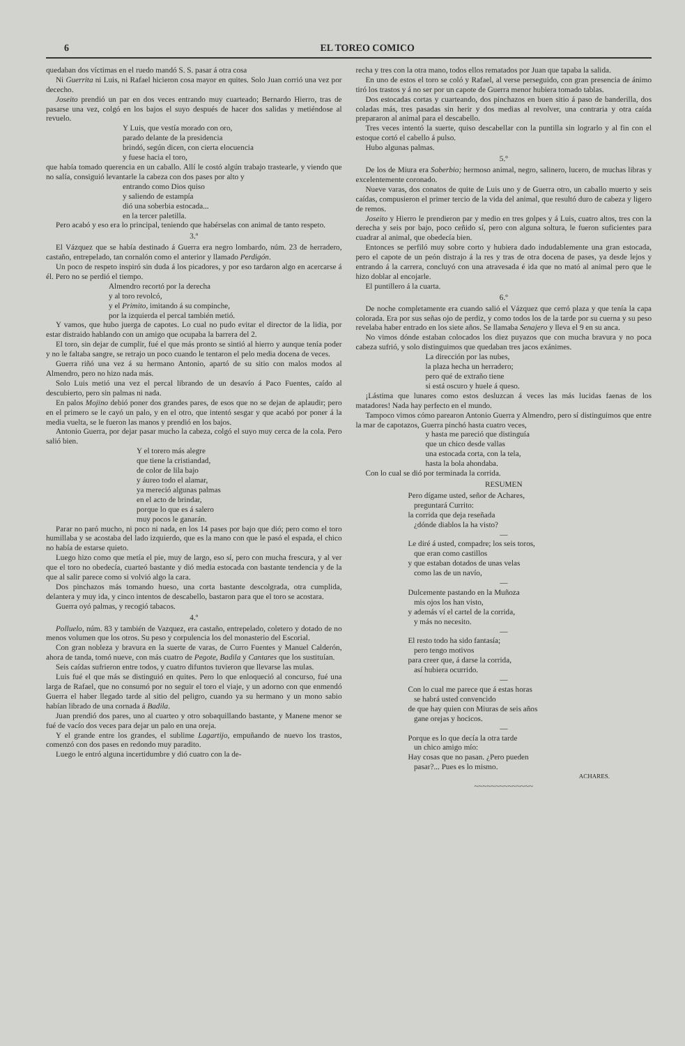6 EL TOREO COMICO
quedaban dos víctimas en el ruedo mandó S. S. pasar á otra cosa
Ni Guerrita ni Luis, ni Rafael hicieron cosa mayor en quites. Solo Juan corrió una vez por dececho.
Joseito prendió un par en dos veces entrando muy cuarteado; Bernardo Hierro, tras de pasarse una vez, colgó en los bajos el suyo después de hacer dos salidas y metiéndose al revuelo.
Y Luis, que vestía morado con oro,
parado delante de la presidencia
brindó, según dicen, con cierta elocuencia
y fuese hacia el toro,
que había tomado querencia en un caballo. Allí le costó algún trabajo trastearle, y viendo que no salía, consiguió levantarle la cabeza con dos pases por alto y
entrando como Dios quiso
y saliendo de estampía
dió una soberbia estocada...
en la tercer paletilla.
Pero acabó y eso era lo principal, teniendo que habérselas con animal de tanto respeto.
3.º
El Vázquez que se había destinado á Guerra era negro lombardo, núm. 23 de herradero, castaño, entrepelado, tan cornalón como el anterior y llamado Perdigón.
Un poco de respeto inspiró sin duda á los picadores, y por eso tardaron algo en acercarse á él. Pero no se perdió el tiempo.
Almendro recortó por la derecha
y al toro revolcó,
y el Primito, imitando á su compinche,
por la izquierda el percal también metió.
Y vamos, que hubo juerga de capotes. Lo cual no pudo evitar el director de la lidia, por estar distraido hablando con un amigo que ocupaba la barrera del 2.
El toro, sin dejar de cumplir, fué el que más pronto se sintió al hierro y aunque tenía poder y no le faltaba sangre, se retrajo un poco cuando le tentaron el pelo media docena de veces.
Guerra riñó una vez á su hermano Antonio, apartó de su sitio con malos modos al Almendro, pero no hizo nada más.
Solo Luis metió una vez el percal librando de un desavío á Paco Fuentes, caído al descubierto, pero sin palmas ni nada.
En palos Mojino debió poner dos grandes pares, de esos que no se dejan de aplaudir; pero en el primero se le cayó un palo, y en el otro, que intentó sesgar y que acabó por poner á la media vuelta, se le fueron las manos y prendió en los bajos.
Antonio Guerra, por dejar pasar mucho la cabeza, colgó el suyo muy cerca de la cola. Pero salió bien.
Y el torero más alegre
que tiene la cristiandad,
de color de lila bajo
y áureo todo el alamar,
ya mereció algunas palmas
en el acto de brindar,
porque lo que es á salero
muy pocos le ganarán.
Parar no paró mucho, ni poco ni nada, en los 14 pases por bajo que dió; pero como el toro humillaba y se acostaba del lado izquierdo, que es la mano con que le pasó el espada, el chico no había de estarse quieto.
Luego hizo como que metía el pie, muy de largo, eso sí, pero con mucha frescura, y al ver que el toro no obedecía, cuarteó bastante y dió media estocada con bastante tendencia y de la que al salir parece como si volvió algo la cara.
Dos pinchazos más tomando hueso, una corta bastante descolgrada, otra cumplida, delantera y muy ida, y cinco intentos de descabello, bastaron para que el toro se acostara.
Guerra oyó palmas, y recogió tabacos.
4.º
Polluelo, núm. 83 y también de Vazquez, era castaño, entrepelado, coletero y dotado de no menos volumen que los otros. Su peso y corpulencia los del monasterio del Escorial.
Con gran nobleza y bravura en la suerte de varas, de Curro Fuentes y Manuel Calderón, ahora de tanda, tomó nueve, con más cuatro de Pegote, Badila y Cantares que los sustituían.
Seis caídas sufrieron entre todos, y cuatro difuntos tuvieron que llevarse las mulas.
Luis fué el que más se distinguió en quites. Pero lo que enloqueció al concurso, fué una larga de Rafael, que no consumó por no seguir el toro el viaje, y un adorno con que enmendó Guerra el haber llegado tarde al sitio del peligro, cuando ya su hermano y un mono sabio habían librado de una cornada á Badila.
Juan prendió dos pares, uno al cuarteo y otro sobaquillando bastante, y Manene menor se fué de vacío dos veces para dejar un palo en una oreja.
Y el grande entre los grandes, el sublime Lagartijo, empuñando de nuevo los trastos, comenzó con dos pases en redondo muy paradito.
Luego le entró alguna incertidumbre y dió cuatro con la de-
recha y tres con la otra mano, todos ellos rematados por Juan que tapaba la salida.
En uno de estos el toro se coló y Rafael, al verse perseguido, con gran presencia de ánimo tiró los trastos y á no ser por un capote de Guerra menor hubiera tomado tablas.
Dos estocadas cortas y cuarteando, dos pinchazos en buen sitio á paso de banderilla, dos coladas más, tres pasadas sin herir y dos medias al revolver, una contraria y otra caída prepararon al animal para el descabello.
Tres veces intentó la suerte, quiso descabellar con la puntilla sin lograrlo y al fin con el estoque cortó el cabello á pulso.
Hubo algunas palmas.
5.º
De los de Miura era Soberbio; hermoso animal, negro, salinero, lucero, de muchas libras y excelentemente coronado.
Nueve varas, dos conatos de quite de Luis uno y de Guerra otro, un caballo muerto y seis caídas, compusieron el primer tercio de la vida del animal, que resultó duro de cabeza y ligero de remos.
Joseito y Hierro le prendieron par y medio en tres golpes y á Luis, cuatro altos, tres con la derecha y seis por bajo, poco ceñido sí, pero con alguna soltura, le fueron suficientes para cuadrar al animal, que obedecía bien.
Entonces se perfiló muy sobre corto y hubiera dado indudablemente una gran estocada, pero el capote de un peón distrajo á la res y tras de otra docena de pases, ya desde lejos y entrando á la carrera, concluyó con una atravesada é ida que no mató al animal pero que le hizo doblar al encojarle.
El puntillero á la cuarta.
6.º
De noche completamente era cuando salió el Vázquez que cerró plaza y que tenía la capa colorada. Era por sus señas ojo de perdiz, y como todos los de la tarde por su cuerna y su peso revelaba haber entrado en los siete años. Se llamaba Senajero y lleva el 9 en su anca.
No vimos dónde estaban colocados los diez puyazos que con mucha bravura y no poca cabeza sufrió, y solo distinguimos que quedaban tres jacos exánimes.
La dirección por las nubes,
la plaza hecha un herradero;
pero qué de extraño tiene
si está oscuro y huele á queso.
¡Lástima que lunares como estos desluzcan á veces las más lucidas faenas de los matadores! Nada hay perfecto en el mundo.
Tampoco vimos cómo parearon Antonio Guerra y Almendro, pero sí distinguimos que entre la mar de capotazos, Guerra pinchó hasta cuatro veces,
y hasta me pareció que distinguía
que un chico desde vallas
una estocada corta, con la tela,
hasta la bola ahondaba.
Con lo cual se dió por terminada la corrida.
RESUMEN
Pero dígame usted, señor de Achares,
preguntará Currito:
la corrida que deja reseñada
¿dónde diablos la ha visto?
—
Le diré á usted, compadre; los seis toros,
que eran como castillos
y que estaban dotados de unas velas
como las de un navío,
—
Dulcemente pastando en la Muñoza
mis ojos los han visto,
y además ví el cartel de la corrida,
y más no necesito.
—
El resto todo ha sido fantasía;
pero tengo motivos
para creer que, á darse la corrida,
así hubiera ocurrido.
—
Con lo cual me parece que á estas horas
se habrá usted convencido
de que hay quien con Miuras de seis años
gane orejas y hocicos.
—
Porque es lo que decía la otra tarde
un chico amigo mío:
Hay cosas que no pasan. ¿Pero pueden
pasar?... Pues es lo mismo.
ACHARES.
~~~~~~~~~~~~~~